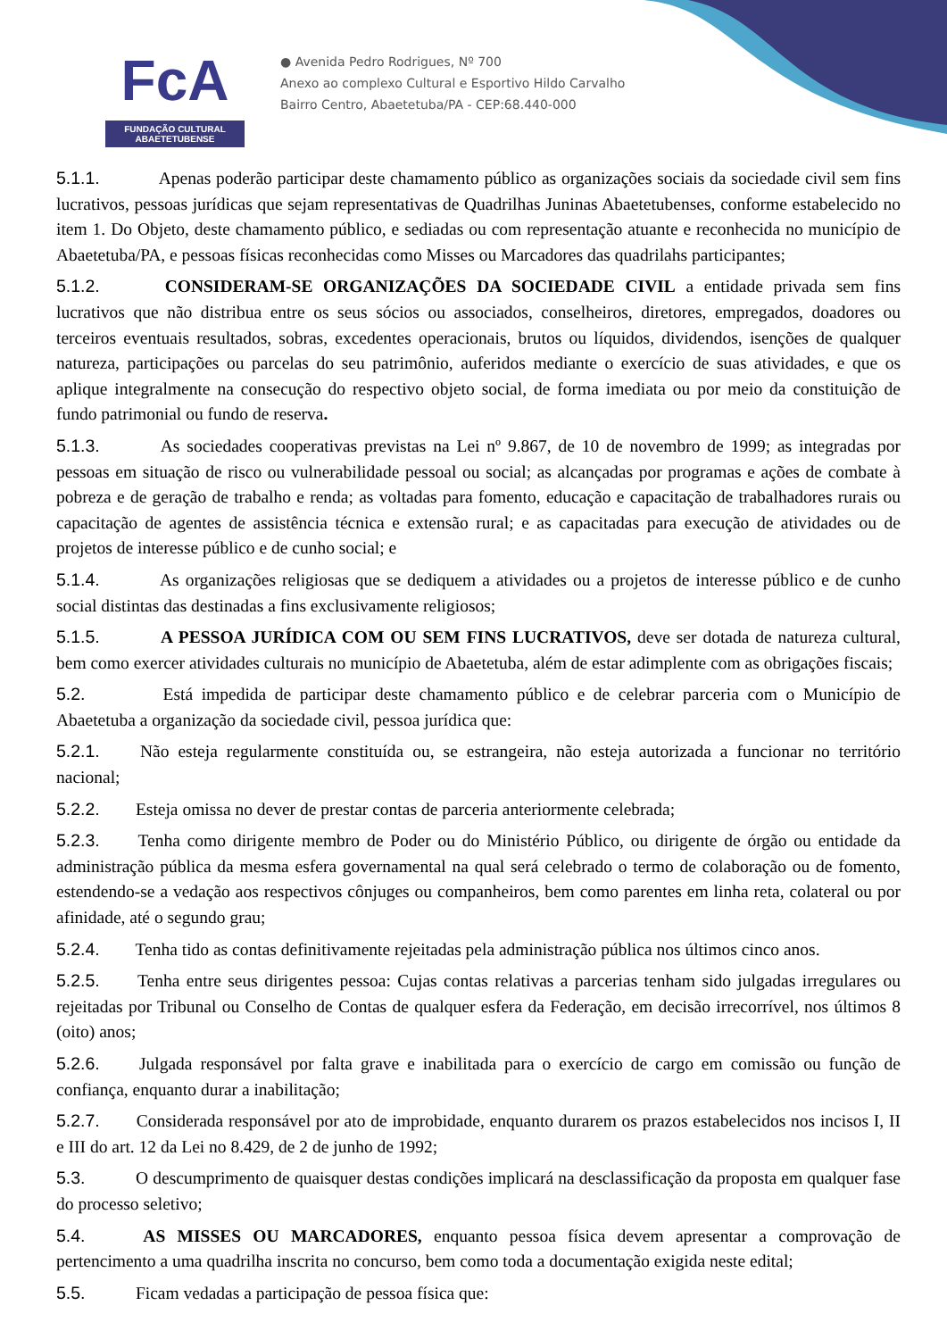FcA
FUNDAÇÃO CULTURAL ABAETETUBENSE
● Avenida Pedro Rodrigues, Nº 700
Anexo ao complexo Cultural e Esportivo Hildo Carvalho
Bairro Centro, Abaetetuba/PA - CEP:68.440-000
5.1.1. Apenas poderão participar deste chamamento público as organizações sociais da sociedade civil sem fins lucrativos, pessoas jurídicas que sejam representativas de Quadrilhas Juninas Abaetetubenses, conforme estabelecido no item 1. Do Objeto, deste chamamento público, e sediadas ou com representação atuante e reconhecida no município de Abaetetuba/PA, e pessoas físicas reconhecidas como Misses ou Marcadores das quadrilahs participantes;
5.1.2. CONSIDERAM-SE ORGANIZAÇÕES DA SOCIEDADE CIVIL a entidade privada sem fins lucrativos que não distribua entre os seus sócios ou associados, conselheiros, diretores, empregados, doadores ou terceiros eventuais resultados, sobras, excedentes operacionais, brutos ou líquidos, dividendos, isenções de qualquer natureza, participações ou parcelas do seu patrimônio, auferidos mediante o exercício de suas atividades, e que os aplique integralmente na consecução do respectivo objeto social, de forma imediata ou por meio da constituição de fundo patrimonial ou fundo de reserva.
5.1.3. As sociedades cooperativas previstas na Lei nº 9.867, de 10 de novembro de 1999; as integradas por pessoas em situação de risco ou vulnerabilidade pessoal ou social; as alcançadas por programas e ações de combate à pobreza e de geração de trabalho e renda; as voltadas para fomento, educação e capacitação de trabalhadores rurais ou capacitação de agentes de assistência técnica e extensão rural; e as capacitadas para execução de atividades ou de projetos de interesse público e de cunho social; e
5.1.4. As organizações religiosas que se dediquem a atividades ou a projetos de interesse público e de cunho social distintas das destinadas a fins exclusivamente religiosos;
5.1.5. A PESSOA JURÍDICA COM OU SEM FINS LUCRATIVOS, deve ser dotada de natureza cultural, bem como exercer atividades culturais no município de Abaetetuba, além de estar adimplente com as obrigações fiscais;
5.2. Está impedida de participar deste chamamento público e de celebrar parceria com o Município de Abaetetuba a organização da sociedade civil, pessoa jurídica que:
5.2.1. Não esteja regularmente constituída ou, se estrangeira, não esteja autorizada a funcionar no território nacional;
5.2.2. Esteja omissa no dever de prestar contas de parceria anteriormente celebrada;
5.2.3. Tenha como dirigente membro de Poder ou do Ministério Público, ou dirigente de órgão ou entidade da administração pública da mesma esfera governamental na qual será celebrado o termo de colaboração ou de fomento, estendendo-se a vedação aos respectivos cônjuges ou companheiros, bem como parentes em linha reta, colateral ou por afinidade, até o segundo grau;
5.2.4. Tenha tido as contas definitivamente rejeitadas pela administração pública nos últimos cinco anos.
5.2.5. Tenha entre seus dirigentes pessoa: Cujas contas relativas a parcerias tenham sido julgadas irregulares ou rejeitadas por Tribunal ou Conselho de Contas de qualquer esfera da Federação, em decisão irrecorrível, nos últimos 8 (oito) anos;
5.2.6. Julgada responsável por falta grave e inabilitada para o exercício de cargo em comissão ou função de confiança, enquanto durar a inabilitação;
5.2.7. Considerada responsável por ato de improbidade, enquanto durarem os prazos estabelecidos nos incisos I, II e III do art. 12 da Lei no 8.429, de 2 de junho de 1992;
5.3. O descumprimento de quaisquer destas condições implicará na desclassificação da proposta em qualquer fase do processo seletivo;
5.4. AS MISSES OU MARCADORES, enquanto pessoa física devem apresentar a comprovação de pertencimento a uma quadrilha inscrita no concurso, bem como toda a documentação exigida neste edital;
5.5. Ficam vedadas a participação de pessoa física que: